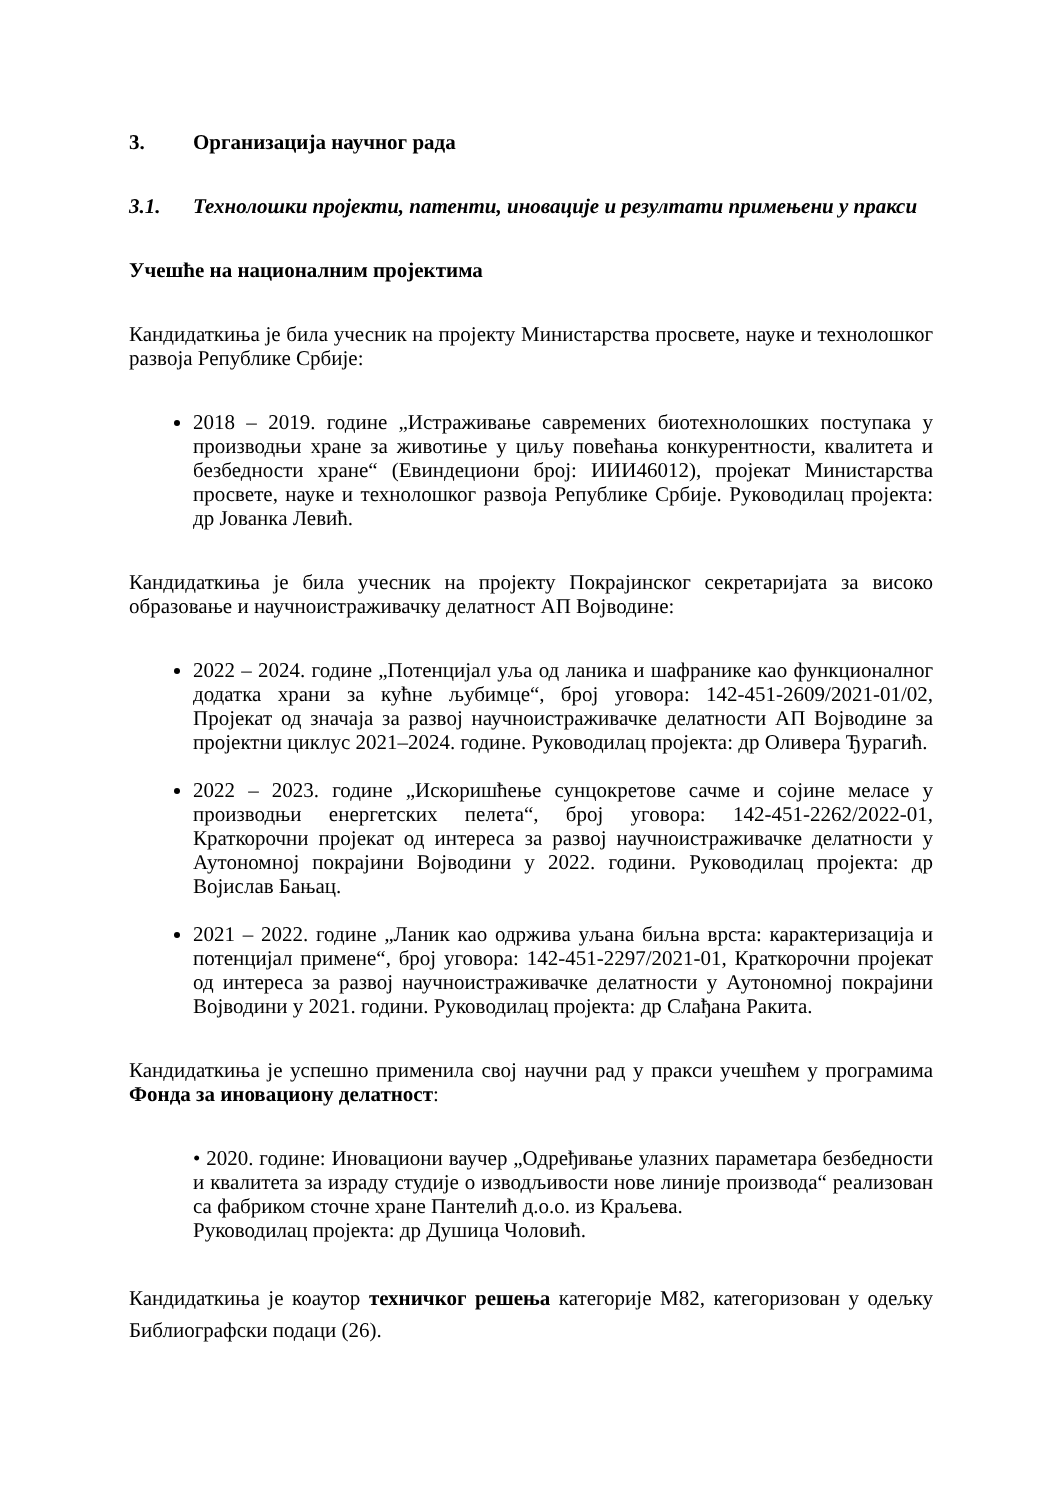3. Организација научног рада
3.1. Технолошки пројекти, патенти, иновације и резултати примењени у пракси
Учешће на националним пројектима
Кандидаткиња је била учесник на пројекту Министарства просвете, науке и технолошког развоја Републике Србије:
2018 – 2019. године „Истраживање савремених биотехнолошких поступака у производњи хране за животиње у циљу повећања конкурентности, квалитета и безбедности хране“ (Евиндециони број: ИИИ46012), пројекат Министарства просвете, науке и технолошког развоја Републике Србије. Руководилац пројекта: др Јованка Левић.
Кандидаткиња је била учесник на пројекту Покрајинског секретаријата за високо образовање и научноистраживачку делатност АП Војводине:
2022 – 2024. године „Потенцијал уља од ланика и шафранике као функционалног додатка храни за кућне љубимце“, број уговора: 142-451-2609/2021-01/02, Пројекат од значаја за развој научноистраживачке делатности АП Војводине за пројектни циклус 2021–2024. године. Руководилац пројекта: др Оливера Ђурагић.
2022 – 2023. године „Искоришћење сунцокретове сачме и сојине меласе у производњи енергетских пелета“, број уговора: 142-451-2262/2022-01, Краткорочни пројекат од интереса за развој научноистраживачке делатности у Аутономној покрајини Војводини у 2022. години. Руководилац пројекта: др Војислав Бањац.
2021 – 2022. године „Ланик као одржива уљана биљна врста: карактеризација и потенцијал примене“, број уговора: 142-451-2297/2021-01, Краткорочни пројекат од интереса за развој научноистраживачке делатности у Аутономној покрајини Војводини у 2021. години. Руководилац пројекта: др Слађана Ракита.
Кандидаткиња је успешно применила свој научни рад у пракси учешћем у програмима Фонда за иновациону делатност:
• 2020. године: Иновациони ваучер „Одређивање улазних параметара безбедности и квалитета за израду студије о изводљивости нове линије производа“ реализован са фабриком сточне хране Пантелић д.о.о. из Краљева.
Руководилац пројекта: др Душица Чоловић.
Кандидаткиња је коаутор техничког решења категорије М82, категоризован у одељку Библиографски подаци (26).